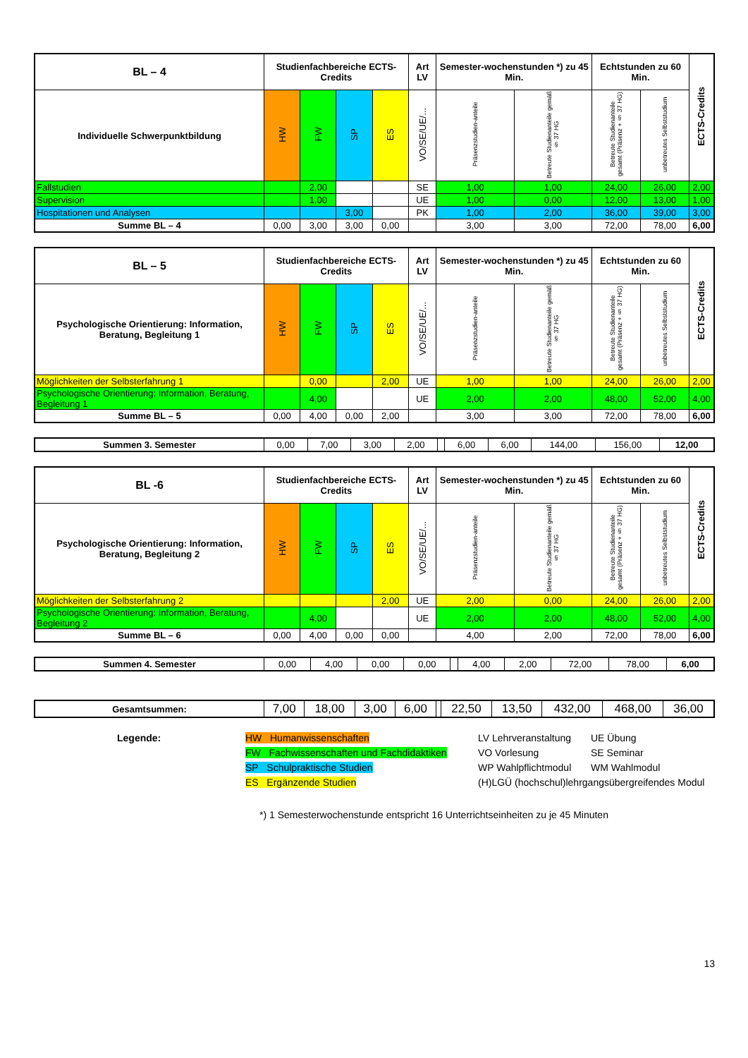| BL – 4 | Studienfachbereiche ECTS-Credits | | | | Art LV | Semester-wochenstunden *) zu 45 Min. | | Echtstunden zu 60 Min. | | ECTS-Credits |
| --- | --- | --- | --- | --- | --- | --- | --- | --- | --- | --- |
| Individuelle Schwerpunktbildung | HW | FW | SP | ES | VO/SE/UE/... | Präsenzstudien-anteile | Betreute Studienanteile gemäß § 37 HG | Betreute Studienanteile gesamt (Präsenz + § 37 HG) | unbetreutes Selbststudium | |
| Fallstudien | | 2,00 | | | SE | 1,00 | 1,00 | 24,00 | 26,00 | 2,00 |
| Supervision | | 1,00 | | | UE | 1,00 | 0,00 | 12,00 | 13,00 | 1,00 |
| Hospitationen und Analysen | | | 3,00 | | PK | 1,00 | 2,00 | 36,00 | 39,00 | 3,00 |
| Summe BL – 4 | 0,00 | 3,00 | 3,00 | 0,00 | | 3,00 | 3,00 | 72,00 | 78,00 | 6,00 |
| BL – 5 | Studienfachbereiche ECTS-Credits | | | | Art LV | Semester-wochenstunden *) zu 45 Min. | | Echtstunden zu 60 Min. | | ECTS-Credits |
| --- | --- | --- | --- | --- | --- | --- | --- | --- | --- | --- |
| Psychologische Orientierung: Information, Beratung, Begleitung 1 | HW | FW | SP | ES | VO/SE/UE/... | Präsenzstudien-anteile | Betreute Studienanteile gemäß § 37 HG | Betreute Studienanteile gesamt (Präsenz + § 37 HG) | unbetreutes Selbststudium | |
| Möglichkeiten der Selbsterfahrung 1 | | 0,00 | | 2,00 | UE | 1,00 | 1,00 | 24,00 | 26,00 | 2,00 |
| Psychologische Orientierung: Information, Beratung, Begleitung 1 | | 4,00 | | | UE | 2,00 | 2,00 | 48,00 | 52,00 | 4,00 |
| Summe BL – 5 | 0,00 | 4,00 | 0,00 | 2,00 | | 3,00 | 3,00 | 72,00 | 78,00 | 6,00 |
| Summen 3. Semester | 0,00 | 7,00 | 3,00 | 2,00 | | 6,00 | 6,00 | 144,00 | 156,00 | 12,00 |
| BL -6 | Studienfachbereiche ECTS-Credits | | | | Art LV | Semester-wochenstunden *) zu 45 Min. | | Echtstunden zu 60 Min. | | ECTS-Credits |
| --- | --- | --- | --- | --- | --- | --- | --- | --- | --- | --- |
| Psychologische Orientierung: Information, Beratung, Begleitung 2 | HW | FW | SP | ES | VO/SE/UE/... | Präsenzstudien-anteile | Betreute Studienanteile gemäß § 37 HG | Betreute Studienanteile gesamt (Präsenz + § 37 HG) | unbetreutes Selbststudium | |
| Möglichkeiten der Selbsterfahrung 2 | | | | 2,00 | UE | 2,00 | 0,00 | 24,00 | 26,00 | 2,00 |
| Psychologische Orientierung: Information, Beratung, Begleitung 2 | | 4,00 | | | UE | 2,00 | 2,00 | 48,00 | 52,00 | 4,00 |
| Summe BL – 6 | 0,00 | 4,00 | 0,00 | 0,00 | | 4,00 | 2,00 | 72,00 | 78,00 | 6,00 |
| Summen 4. Semester | 0,00 | 4,00 | 0,00 | 0,00 | | 4,00 | 2,00 | 72,00 | 78,00 | 6,00 |
| Gesamtsummen: | 7,00 | 18,00 | 3,00 | 6,00 | | 22,50 | 13,50 | 432,00 | 468,00 | 36,00 |
Legende:
HW Humanwissenschaften
LV Lehrveranstaltung
UE Übung
FW Fachwissenschaften und Fachdidaktiken
VO Vorlesung
SE Seminar
SP Schulpraktische Studien
WP Wahlpflichtmodul
WM Wahlmodul
ES Ergänzende Studien
(H)LGÜ (hochschul)lehrgangsübergreifendes Modul
*) 1 Semesterwochenstunde entspricht 16 Unterrichtseinheiten zu je 45 Minuten
13